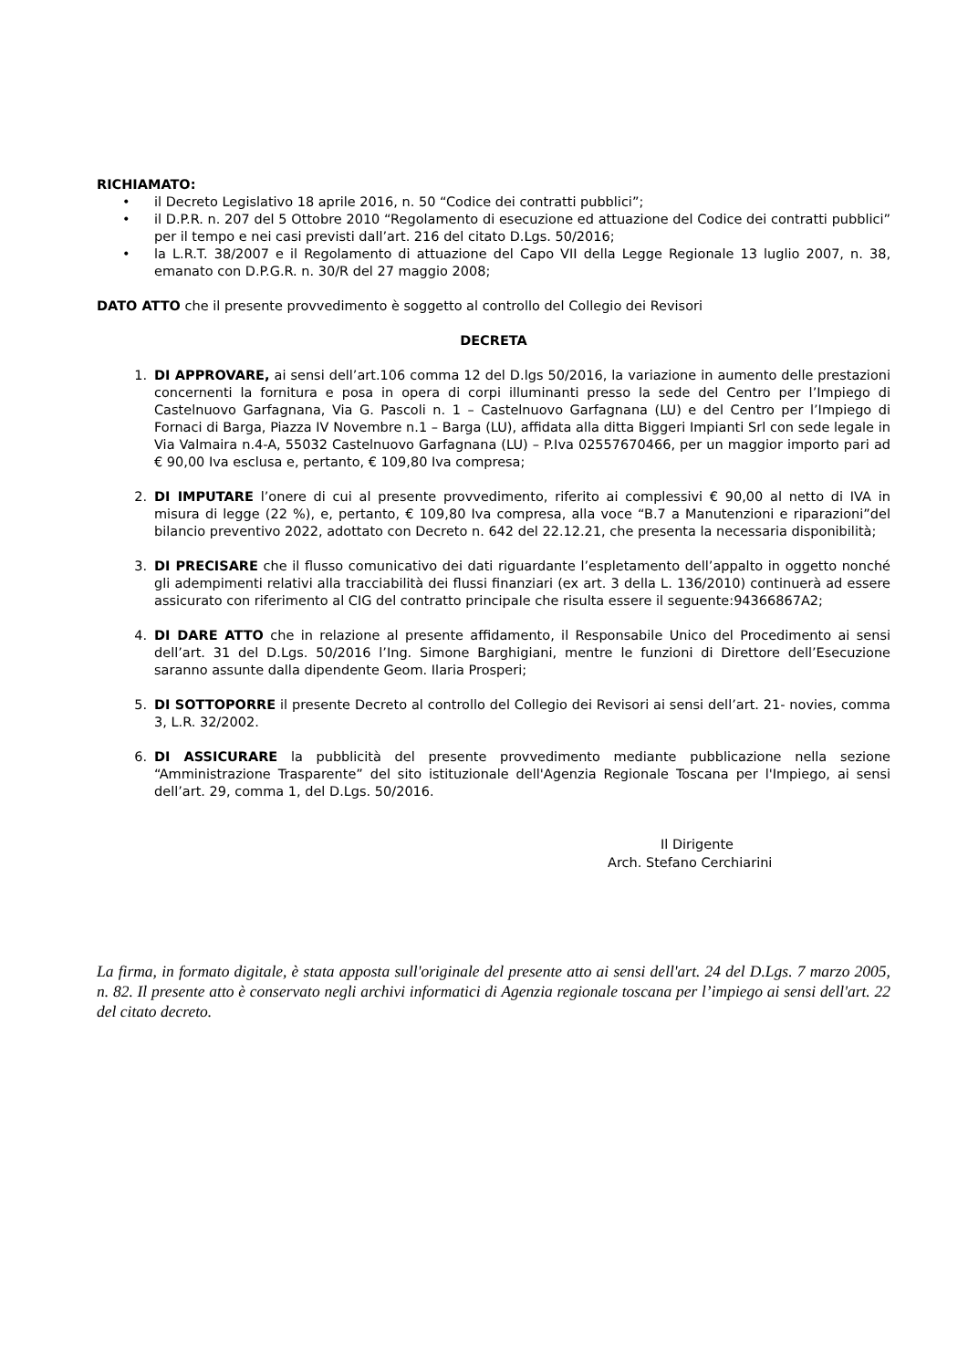RICHIAMATO:
• il Decreto Legislativo 18 aprile 2016, n. 50 “Codice dei contratti pubblici”;
• il D.P.R. n. 207 del 5 Ottobre 2010 “Regolamento di esecuzione ed attuazione del Codice dei contratti pubblici” per il tempo e nei casi previsti dall’art. 216 del citato D.Lgs. 50/2016;
• la L.R.T. 38/2007 e il Regolamento di attuazione del Capo VII della Legge Regionale 13 luglio 2007, n. 38, emanato con D.P.G.R. n. 30/R del 27 maggio 2008;
DATO ATTO che il presente provvedimento è soggetto al controllo del Collegio dei Revisori
DECRETA
1. DI APPROVARE, ai sensi dell’art.106 comma 12 del D.lgs 50/2016, la variazione in aumento delle prestazioni concernenti la fornitura e posa in opera di corpi illuminanti presso la sede del Centro per l’Impiego di Castelnuovo Garfagnana, Via G. Pascoli n. 1 – Castelnuovo Garfagnana (LU) e del Centro per l’Impiego di Fornaci di Barga, Piazza IV Novembre n.1 – Barga (LU), affidata alla ditta Biggeri Impianti Srl con sede legale in Via Valmaira n.4-A, 55032 Castelnuovo Garfagnana (LU) – P.Iva 02557670466, per un maggior importo pari ad € 90,00 Iva esclusa e, pertanto, € 109,80 Iva compresa;
2. DI IMPUTARE l’onere di cui al presente provvedimento, riferito ai complessivi € 90,00 al netto di IVA in misura di legge (22 %), e, pertanto, € 109,80 Iva compresa, alla voce “B.7 a Manutenzioni e riparazioni”del bilancio preventivo 2022, adottato con Decreto n. 642 del 22.12.21, che presenta la necessaria disponibilità;
3. DI PRECISARE che il flusso comunicativo dei dati riguardante l’espletamento dell’appalto in oggetto nonché gli adempimenti relativi alla tracciabilità dei flussi finanziari (ex art. 3 della L. 136/2010) continuerà ad essere assicurato con riferimento al CIG del contratto principale che risulta essere il seguente:94366867A2;
4. DI DARE ATTO che in relazione al presente affidamento, il Responsabile Unico del Procedimento ai sensi dell’art. 31 del D.Lgs. 50/2016 l’Ing. Simone Barghigiani, mentre le funzioni di Direttore dell’Esecuzione saranno assunte dalla dipendente Geom. Ilaria Prosperi;
5. DI SOTTOPORRE il presente Decreto al controllo del Collegio dei Revisori ai sensi dell’art. 21- novies, comma 3, L.R. 32/2002.
6. DI ASSICURARE la pubblicità del presente provvedimento mediante pubblicazione nella sezione “Amministrazione Trasparente” del sito istituzionale dell'Agenzia Regionale Toscana per l'Impiego, ai sensi dell’art. 29, comma 1, del D.Lgs. 50/2016.
Il Dirigente
Arch. Stefano Cerchiarini
La firma, in formato digitale, è stata apposta sull'originale del presente atto ai sensi dell'art. 24 del D.Lgs. 7 marzo 2005, n. 82. Il presente atto è conservato negli archivi informatici di Agenzia regionale toscana per l’impiego ai sensi dell'art. 22 del citato decreto.